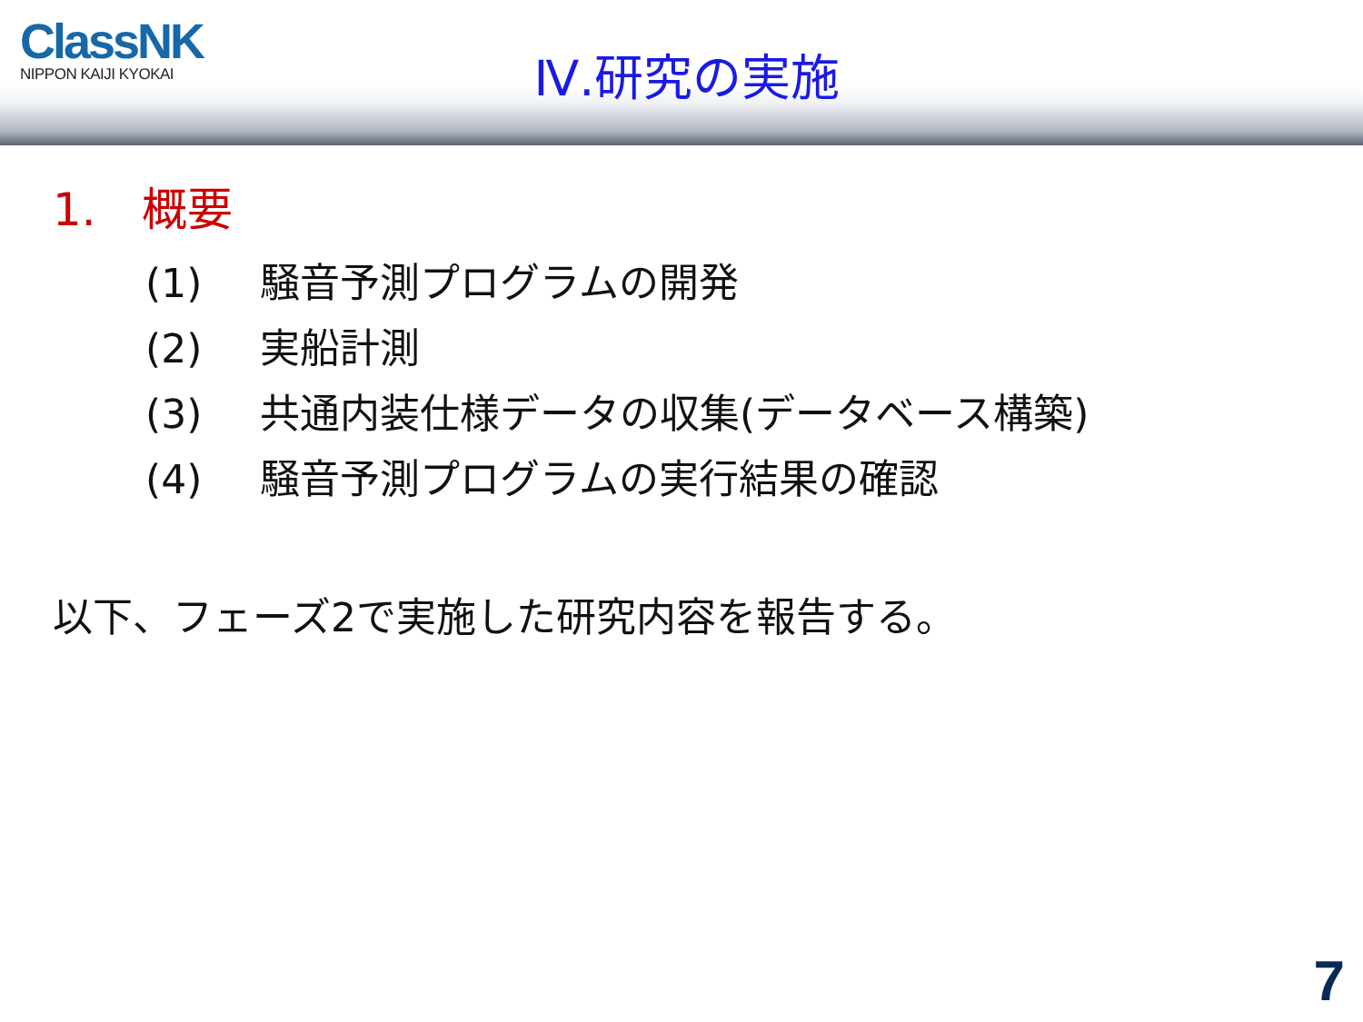ClassNK
NIPPON KAIJI KYOKAI
Ⅳ.研究の実施
1.　概要
(1) 騒音予測プログラムの開発
(2) 実船計測
(3) 共通内装仕様データの収集(データベース構築)
(4) 騒音予測プログラムの実行結果の確認
以下、フェーズ2で実施した研究内容を報告する。
7